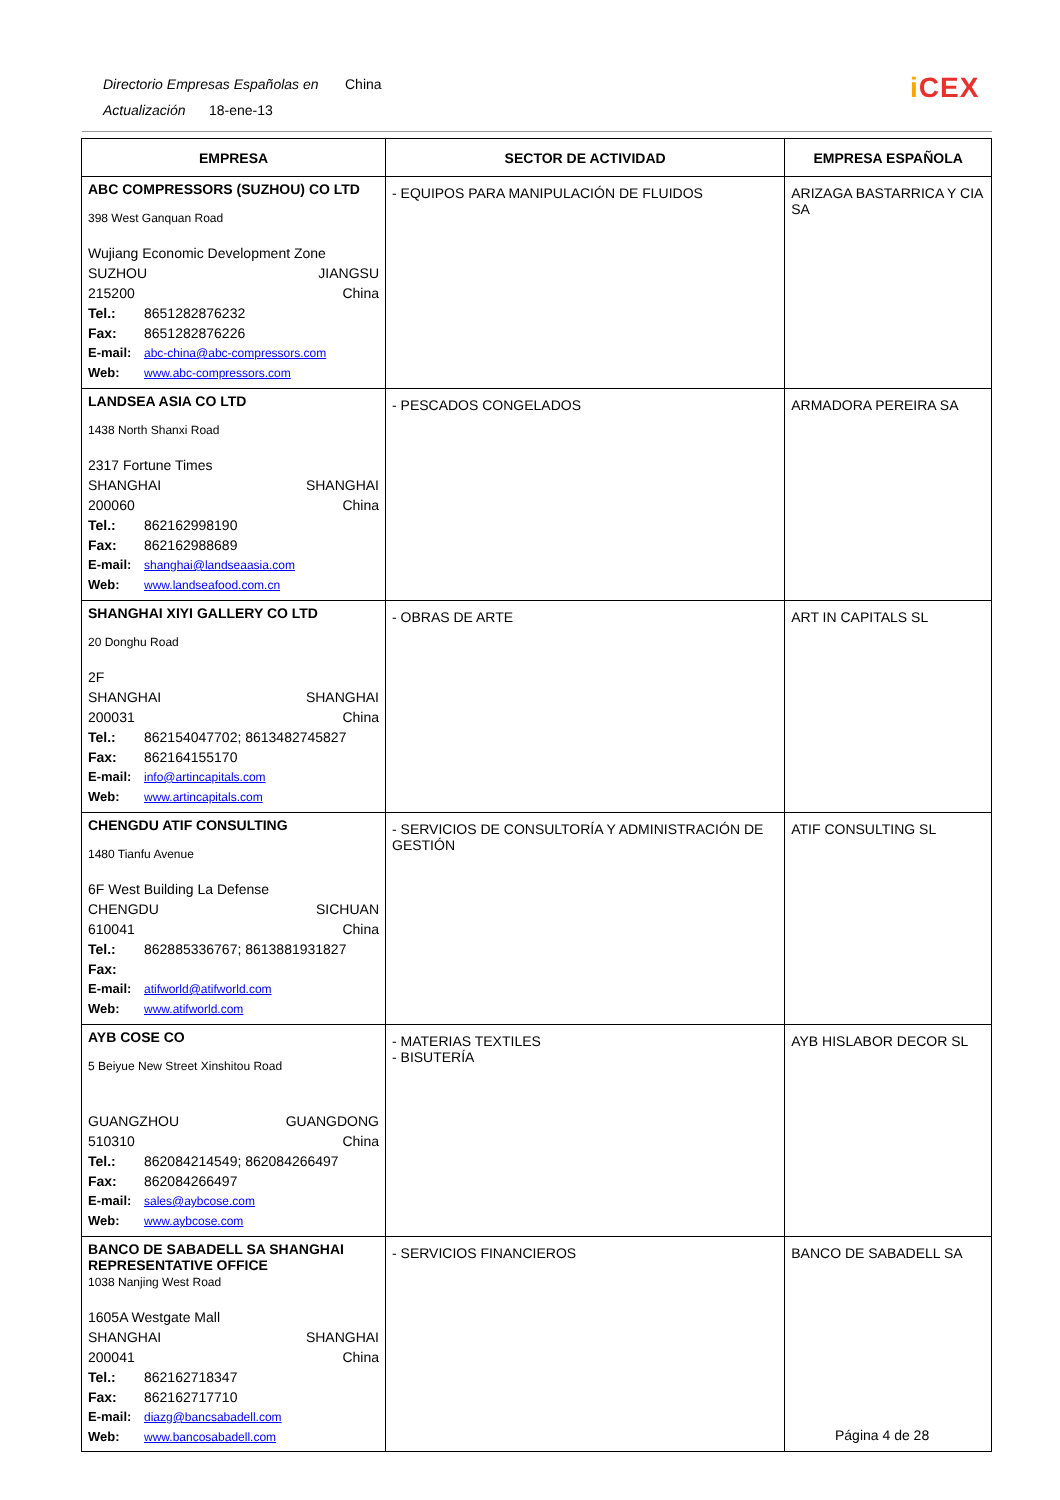Directorio Empresas Españolas en China
Actualización 18-ene-13
i CEX
| EMPRESA | SECTOR DE ACTIVIDAD | EMPRESA ESPAÑOLA |
| --- | --- | --- |
| ABC COMPRESSORS (SUZHOU) CO LTD 398 West Ganquan Road Wujiang Economic Development Zone SUZHOU JIANGSU 215200 China Tel.: 8651282876232 Fax: 8651282876226 E-mail: abc-china@abc-compressors.com Web: www.abc-compressors.com | - EQUIPOS PARA MANIPULACIÓN DE FLUIDOS | ARIZAGA BASTARRICA Y CIA SA |
| LANDSEA ASIA CO LTD 1438 North Shanxi Road 2317 Fortune Times SHANGHAI SHANGHAI 200060 China Tel.: 862162998190 Fax: 862162988689 E-mail: shanghai@landseaasia.com Web: www.landseafood.com.cn | - PESCADOS CONGELADOS | ARMADORA PEREIRA SA |
| SHANGHAI XIYI GALLERY CO LTD 20 Donghu Road 2F SHANGHAI SHANGHAI 200031 China Tel.: 862154047702; 8613482745827 Fax: 862164155170 E-mail: info@artincapitals.com Web: www.artincapitals.com | - OBRAS DE ARTE | ART IN CAPITALS SL |
| CHENGDU ATIF CONSULTING 1480 Tianfu Avenue 6F West Building La Defense CHENGDU SICHUAN 610041 China Tel.: 862885336767; 8613881931827 Fax: E-mail: atifworld@atifworld.com Web: www.atifworld.com | - SERVICIOS DE CONSULTORÍA Y ADMINISTRACIÓN DE GESTIÓN | ATIF CONSULTING SL |
| AYB COSE CO 5 Beiyue New Street Xinshitou Road GUANGZHOU GUANGDONG 510310 China Tel.: 862084214549; 862084266497 Fax: 862084266497 E-mail: sales@aybcose.com Web: www.aybcose.com | - MATERIAS TEXTILES - BISUTERÍA | AYB HISLABOR DECOR SL |
| BANCO DE SABADELL SA SHANGHAI REPRESENTATIVE OFFICE 1038 Nanjing West Road 1605A Westgate Mall SHANGHAI SHANGHAI 200041 China Tel.: 862162718347 Fax: 862162717710 E-mail: diazg@bancsabadell.com Web: www.bancosabadell.com | - SERVICIOS FINANCIEROS | BANCO DE SABADELL SA |
Página 4 de 28